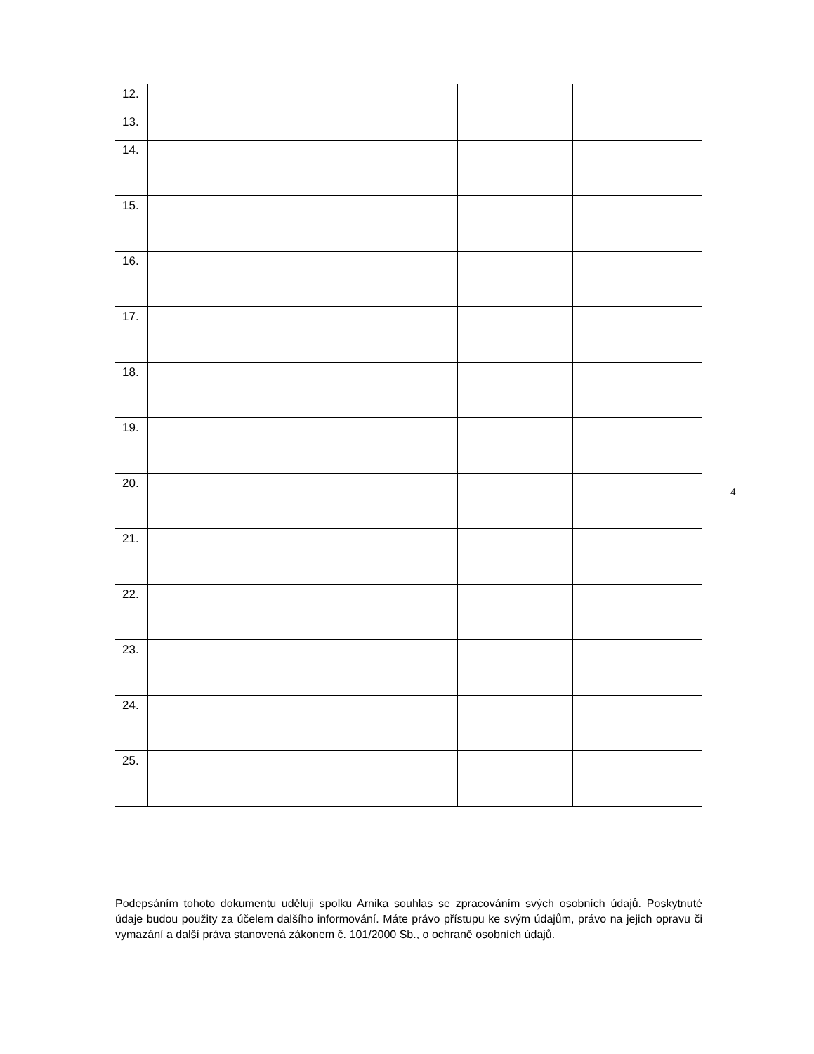| 12. | | | | |
| 13. | | | | |
| 14. | | | | |
| 15. | | | | |
| 16. | | | | |
| 17. | | | | |
| 18. | | | | |
| 19. | | | | |
| 20. | | | | |
| 21. | | | | |
| 22. | | | | |
| 23. | | | | |
| 24. | | | | |
| 25. | | | | |
4
Podepsáním tohoto dokumentu uděluji spolku Arnika souhlas se zpracováním svých osobních údajů. Poskytnuté údaje budou použity za účelem dalšího informování. Máte právo přístupu ke svým údajům, právo na jejich opravu či vymazání a další práva stanovená zákonem č. 101/2000 Sb., o ochraně osobních údajů.